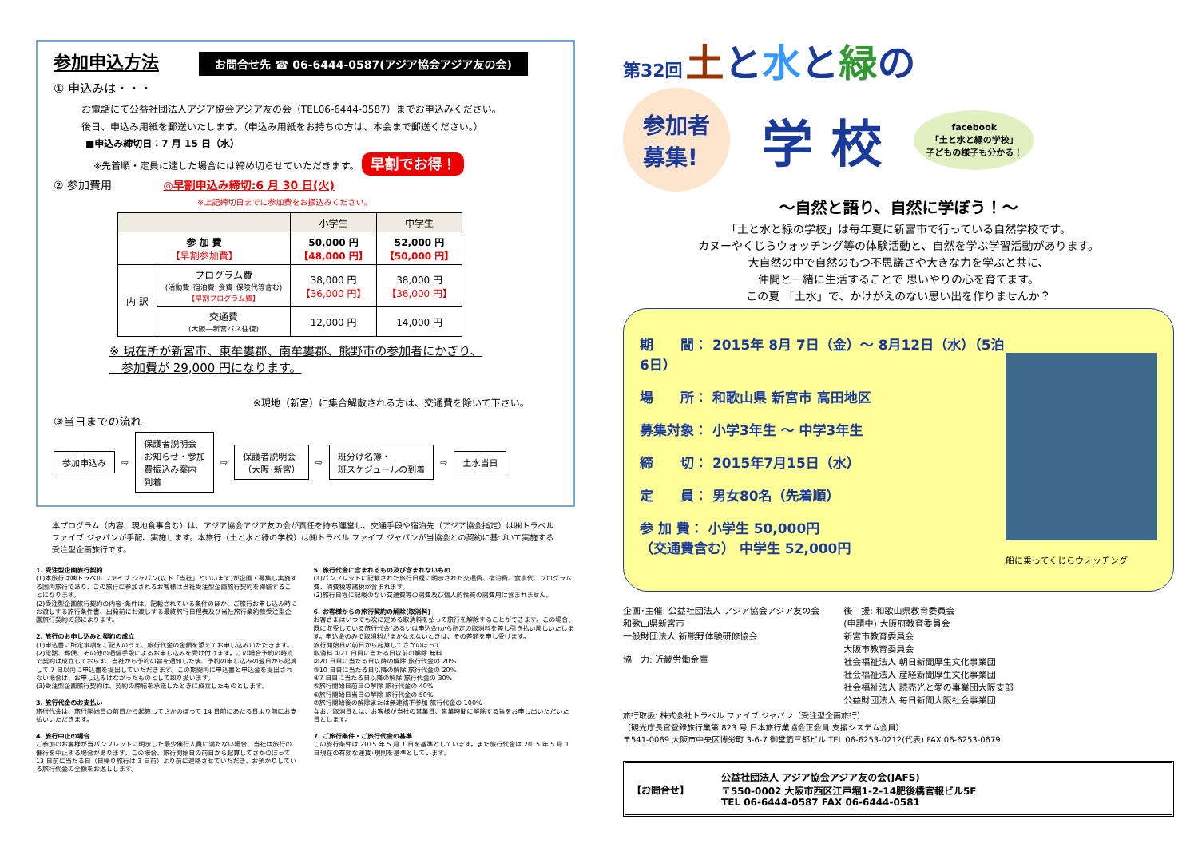参加申込方法
お問合せ先 ☎ 06-6444-0587(アジア協会アジア友の会)
① 申込みは・・・
お電話にて公益社団法人アジア協会アジア友の会（TEL06-6444-0587）までお申込みください。
後日、申込み用紙を郵送いたします。（申込み用紙をお持ちの方は、本会まで郵送ください。）
■申込み締切日：7 月 15 日（水）
※先着順・定員に達した場合には締め切らせていただきます。 早割でお得！
② 参加費用 ◎早割申込み締切:6 月 30 日(火)
※上記締切日までに参加費をお振込みください。
| | | 小学生 | 中学生 |
| --- | --- | --- | --- |
| 参 加 費 【早割参加費】 | | 50,000 円 【48,000 円】 | 52,000 円 【50,000 円】 |
| 内 訳 | プログラム費 (活動費･宿泊費･食費･保険代等含む) 【早割プログラム費】 | 38,000 円 【36,000 円】 | 38,000 円 【36,000 円】 |
| | 交通費 (大阪―新宮バス往復) | 12,000 円 | 14,000 円 |
※ 現在所が新宮市、東牟婁郡、南牟婁郡、熊野市の参加者にかぎり、
　参加費が 29,000 円になります。
※現地（新宮）に集合解散される方は、交通費を除いて下さい。
③当日までの流れ
参加申込み
⇨
保護者説明会
お知らせ・参加
費振込み案内
到着
⇨
保護者説明会
（大阪･新宮）
⇨
班分け名簿・
班スケジュールの到着
⇨
土水当日
本プログラム（内容、現地食事含む）は、アジア協会アジア友の会が責任を持ち運営し、交通手段や宿泊先（アジア協会指定）は㈱トラベル ファイブ ジャパンが手配、実施します。本旅行（土と水と緑の学校）は㈱トラベル ファイブ ジャパンが当協会との契約に基づいて実施する受注型企画旅行です。
1. 受注型企画旅行契約
(1)本旅行は㈱トラベル ファイブ ジャパン(以下「当社」といいます)が企画・募集し実施する国内旅行であり、この旅行に参加されるお客様は当社受注型企画旅行契約を締結することになります。
(2)受注型企画旅行契約の内容･条件は、記載されている条件のほか、ご旅行お申し込み時にお渡しする旅行条件書、出発前にお渡しする最終旅行日程表及び当社旅行業約款受注型企画旅行契約の部によります。
2. 旅行のお申し込みと契約の成立
(1)申込書に所定事項をご記入のうえ、旅行代金の金額を添えてお申し込みいただきます。
(2)電話、郵便、その他の通信手段によるお申し込みを受け付けます。この場合予約の時点で契約は成立しておらず、当社から予約の旨を通知した後、予約の申し込みの翌日から起算して 7 日以内に申込書を提出していただきます。この期間内に申込書と申込金を提出されない場合は、お申し込みはなかったものとして取り扱います。
(3)受注型企画旅行契約は、契約の締結を承諾したときに成立したものとします。
3. 旅行代金のお支払い
旅行代金は、旅行開始日の前日から起算してさかのぼって 14 日前にあたる日より前にお支払いいただきます。
4. 旅行中止の場合
ご参加のお客様が当パンフレットに明示した最少催行人員に満たない場合、当社は旅行の催行を中止する場合があります。この場合、旅行開始日の前日から起算してさかのぼって 13 日前に当たる日（日帰り旅行は 3 日前）より前に連絡させていただき、お預かりしている旅行代金の全額をお返しします。
5. 旅行代金に含まれるもの及び含まれないもの
(1)パンフレットに記載された旅行日程に明示された交通費、宿泊費、食事代、プログラム費、消費税等諸税が含まれます。
(2)旅行日程に記載のない交通費等の諸費及び個人的性質の諸費用は含まれません。
6. お客様からの旅行契約の解除(取消料)
お客さまはいつでも次に定める取消料を払って旅行を解除することができます。この場合、既に収受している旅行代金(あるいは申込金)から所定の取消料を差し引き払い戻しいたします。申込金のみで取消料がまかなえないときは、その差額を申し受けます。
旅行開始日の前日から起算してさかのぼって
取消料 ①21 日目に当たる日以前の解除 無料
②20 日目に当たる日以降の解除 旅行代金の 20%
③10 日目に当たる日以降の解除 旅行代金の 20%
④7 日目に当たる日以降の解除 旅行代金の 30%
⑤旅行開始日前日の解除 旅行代金の 40%
⑥旅行開始日当日の解除 旅行代金の 50%
⑦旅行開始後の解除または無連絡不参加 旅行代金の 100%
なお、取消日とは、お客様が当社の営業日、営業時間に解除する旨をお申し出いただいた日とします。
7. ご旅行条件・ご旅行代金の基準
この旅行条件は 2015 年 5 月 1 日を基準としています。また旅行代金は 2015 年 5 月 1 日現在の有効な運賃･規則を基準としています。
第32回 土と水と緑の
参加者
募集!
学 校
facebook
「土と水と緑の学校」
子どもの様子も分かる！
～自然と語り、自然に学ぼう！～
「土と水と緑の学校」は毎年夏に新宮市で行っている自然学校です。
カヌーやくじらウォッチング等の体験活動と、自然を学ぶ学習活動があります。
大自然の中で自然のもつ不思議さや大きな力を学ぶと共に、
仲間と一緒に生活することで 思いやりの心を育てます。
この夏 「土水」で、かけがえのない思い出を作りませんか？
期　　間： 2015年 8月 7日（金）～ 8月12日（水）（5泊6日）
場　　所： 和歌山県 新宮市 高田地区
募集対象： 小学3年生 ～ 中学3年生
締　　切： 2015年7月15日（水）
定　　員： 男女80名（先着順）
参 加 費： 小学生 50,000円
（交通費含む） 中学生 52,000円
船に乗ってくじらウォッチング
企画･主催: 公益社団法人 アジア協会アジア友の会
和歌山県新宮市
一般財団法人 新熊野体験研修協会
協　力: 近畿労働金庫
後　援: 和歌山県教育委員会
(申請中) 大阪府教育委員会
新宮市教育委員会
大阪市教育委員会
社会福祉法人 朝日新聞厚生文化事業団
社会福祉法人 産経新聞厚生文化事業団
社会福祉法人 読売光と愛の事業団大阪支部
公益財団法人 毎日新聞大阪社会事業団
旅行取扱: 株式会社トラベル ファイブ ジャパン（受注型企画旅行）
（観光庁長官登録旅行業第 823 号 日本旅行業協会正会員 支援システム会員）
〒541-0069 大阪市中央区博労町 3-6-7 御堂筋三都ビル TEL 06-6253-0212(代表) FAX 06-6253-0679
【お問合せ】 公益社団法人 アジア協会アジア友の会(JAFS)
〒550-0002 大阪市西区江戸堀1-2-14肥後橋官報ビル5F
TEL 06-6444-0587 FAX 06-6444-0581